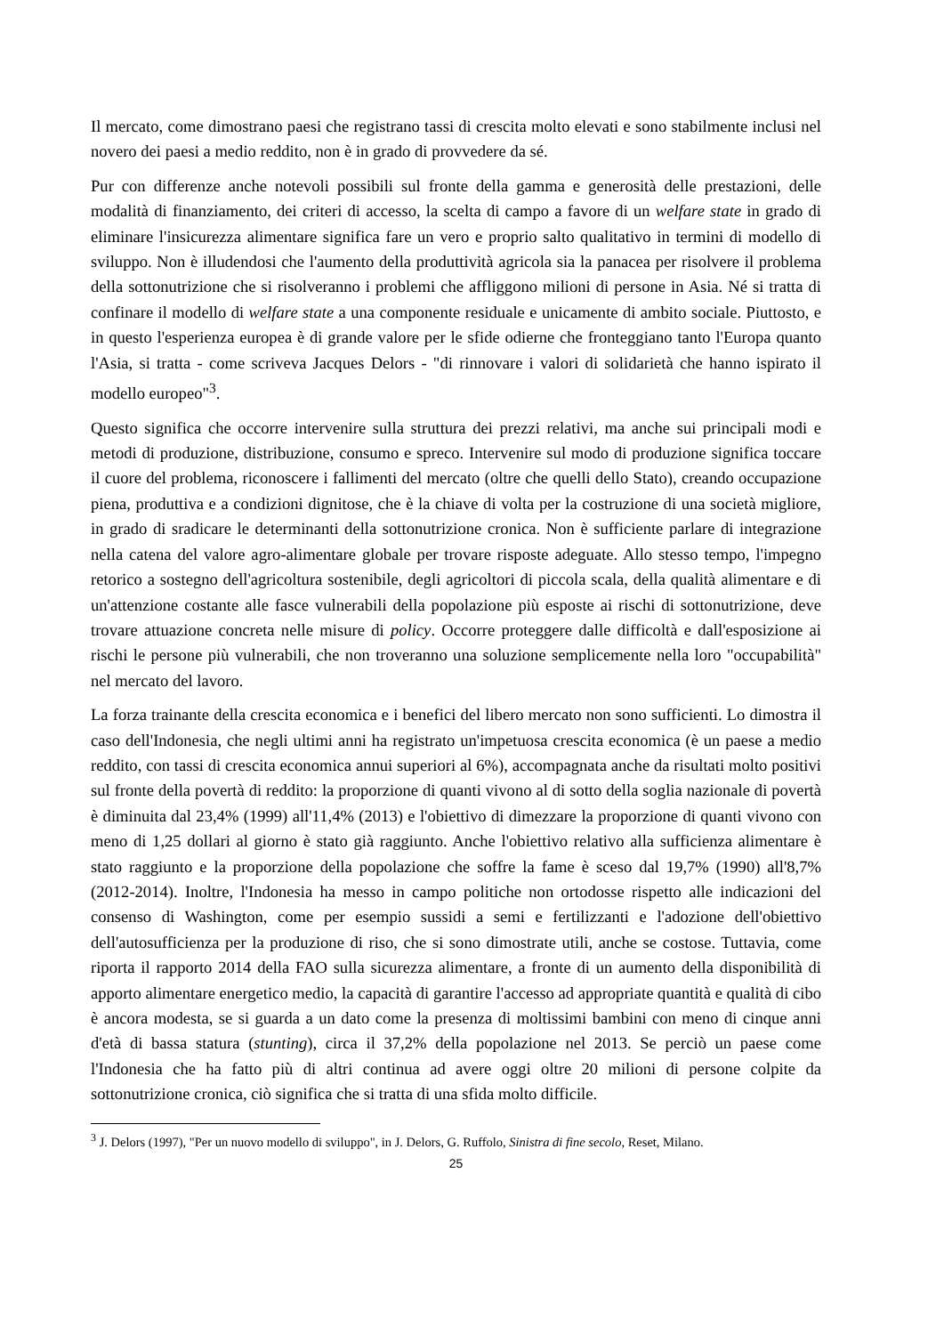Il mercato, come dimostrano paesi che registrano tassi di crescita molto elevati e sono stabilmente inclusi nel novero dei paesi a medio reddito, non è in grado di provvedere da sé.
Pur con differenze anche notevoli possibili sul fronte della gamma e generosità delle prestazioni, delle modalità di finanziamento, dei criteri di accesso, la scelta di campo a favore di un welfare state in grado di eliminare l'insicurezza alimentare significa fare un vero e proprio salto qualitativo in termini di modello di sviluppo. Non è illudendosi che l'aumento della produttività agricola sia la panacea per risolvere il problema della sottonutrizione che si risolveranno i problemi che affliggono milioni di persone in Asia. Né si tratta di confinare il modello di welfare state a una componente residuale e unicamente di ambito sociale. Piuttosto, e in questo l'esperienza europea è di grande valore per le sfide odierne che fronteggiano tanto l'Europa quanto l'Asia, si tratta - come scriveva Jacques Delors - "di rinnovare i valori di solidarietà che hanno ispirato il modello europeo"<sup>3</sup>.
Questo significa che occorre intervenire sulla struttura dei prezzi relativi, ma anche sui principali modi e metodi di produzione, distribuzione, consumo e spreco. Intervenire sul modo di produzione significa toccare il cuore del problema, riconoscere i fallimenti del mercato (oltre che quelli dello Stato), creando occupazione piena, produttiva e a condizioni dignitose, che è la chiave di volta per la costruzione di una società migliore, in grado di sradicare le determinanti della sottonutrizione cronica. Non è sufficiente parlare di integrazione nella catena del valore agro-alimentare globale per trovare risposte adeguate. Allo stesso tempo, l'impegno retorico a sostegno dell'agricoltura sostenibile, degli agricoltori di piccola scala, della qualità alimentare e di un'attenzione costante alle fasce vulnerabili della popolazione più esposte ai rischi di sottonutrizione, deve trovare attuazione concreta nelle misure di policy. Occorre proteggere dalle difficoltà e dall'esposizione ai rischi le persone più vulnerabili, che non troveranno una soluzione semplicemente nella loro "occupabilità" nel mercato del lavoro.
La forza trainante della crescita economica e i benefici del libero mercato non sono sufficienti. Lo dimostra il caso dell'Indonesia, che negli ultimi anni ha registrato un'impetuosa crescita economica (è un paese a medio reddito, con tassi di crescita economica annui superiori al 6%), accompagnata anche da risultati molto positivi sul fronte della povertà di reddito: la proporzione di quanti vivono al di sotto della soglia nazionale di povertà è diminuita dal 23,4% (1999) all'11,4% (2013) e l'obiettivo di dimezzare la proporzione di quanti vivono con meno di 1,25 dollari al giorno è stato già raggiunto. Anche l'obiettivo relativo alla sufficienza alimentare è stato raggiunto e la proporzione della popolazione che soffre la fame è sceso dal 19,7% (1990) all'8,7% (2012-2014). Inoltre, l'Indonesia ha messo in campo politiche non ortodosse rispetto alle indicazioni del consenso di Washington, come per esempio sussidi a semi e fertilizzanti e l'adozione dell'obiettivo dell'autosufficienza per la produzione di riso, che si sono dimostrate utili, anche se costose. Tuttavia, come riporta il rapporto 2014 della FAO sulla sicurezza alimentare, a fronte di un aumento della disponibilità di apporto alimentare energetico medio, la capacità di garantire l'accesso ad appropriate quantità e qualità di cibo è ancora modesta, se si guarda a un dato come la presenza di moltissimi bambini con meno di cinque anni d'età di bassa statura (stunting), circa il 37,2% della popolazione nel 2013. Se perciò un paese come l'Indonesia che ha fatto più di altri continua ad avere oggi oltre 20 milioni di persone colpite da sottonutrizione cronica, ciò significa che si tratta di una sfida molto difficile.
<sup>3</sup> J. Delors (1997), "Per un nuovo modello di sviluppo", in J. Delors, G. Ruffolo, Sinistra di fine secolo, Reset, Milano.
25